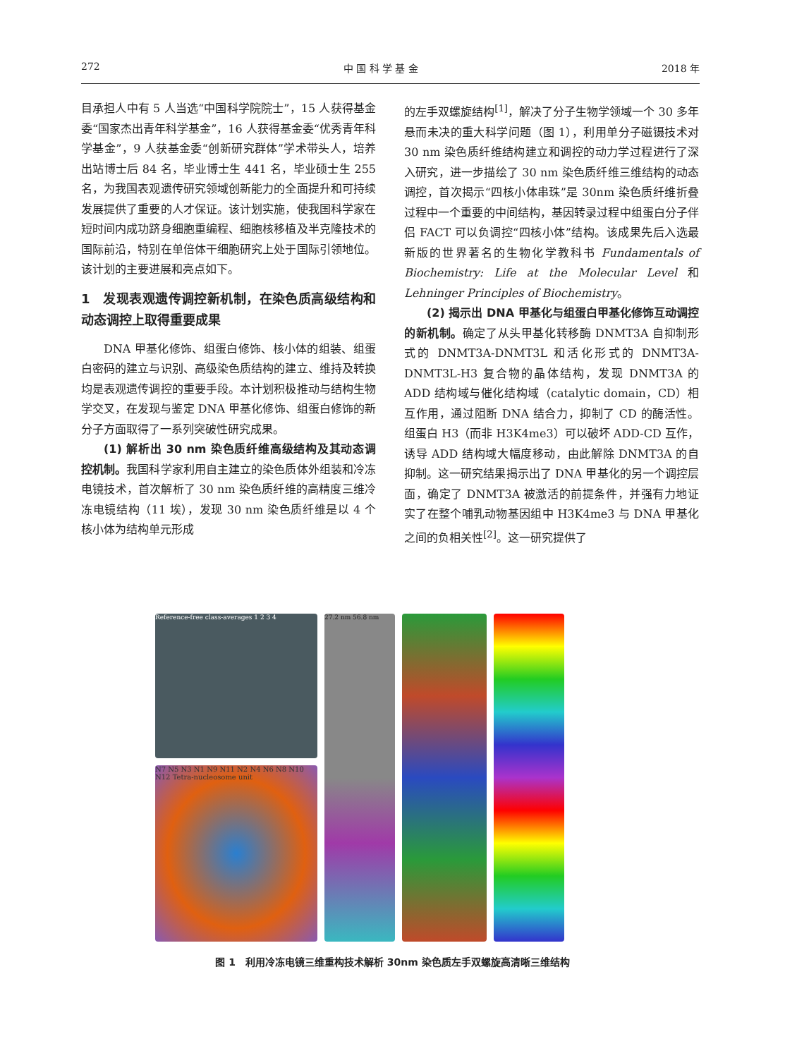272 中 国 科 学 基 金 2018 年
目承担人中有 5 人当选“中国科学院院士”，15 人获得基金委“国家杰出青年科学基金”，16 人获得基金委“优秀青年科学基金”，9 人获基金委“创新研究群体”学术带头人，培养出站博士后 84 名，毕业博士生 441 名，毕业硕士生 255 名，为我国表观遗传研究领域创新能力的全面提升和可持续发展提供了重要的人才保证。该计划实施，使我国科学家在短时间内成功跻身细胞重编程、细胞核移植及半克隆技术的国际前沿，特别在单倍体干细胞研究上处于国际引领地位。该计划的主要进展和亮点如下。
1　发现表观遗传调控新机制，在染色质高级结构和动态调控上取得重要成果
DNA 甲基化修饰、组蛋白修饰、核小体的组装、组蛋白密码的建立与识别、高级染色质结构的建立、维持及转换均是表观遗传调控的重要手段。本计划积极推动与结构生物学交叉，在发现与鉴定 DNA 甲基化修饰、组蛋白修饰的新分子方面取得了一系列突破性研究成果。
(1) 解析出 30 nm 染色质纤维高级结构及其动态调控机制。我国科学家利用自主建立的染色质体外组装和冷冻电镜技术，首次解析了 30 nm 染色质纤维的高精度三维冷冻电镜结构（11 埃），发现 30 nm 染色质纤维是以 4 个核小体为结构单元形成
的左手双螺旋结构<sup>[1]</sup>，解决了分子生物学领域一个 30 多年悬而未决的重大科学问题（图 1），利用单分子磁镊技术对 30 nm 染色质纤维结构建立和调控的动力学过程进行了深入研究，进一步描绘了 30 nm 染色质纤维三维结构的动态调控，首次揭示“四核小体串珠”是 30nm 染色质纤维折叠过程中一个重要的中间结构，基因转录过程中组蛋白分子伴侣 FACT 可以负调控“四核小体”结构。该成果先后入选最新版的世界著名的生物化学教科书 Fundamentals of Biochemistry: Life at the Molecular Level 和 Lehninger Principles of Biochemistry。
(2) 揭示出 DNA 甲基化与组蛋白甲基化修饰互动调控的新机制。确定了从头甲基化转移酶 DNMT3A 自抑制形式的 DNMT3A-DNMT3L 和活化形式的 DNMT3A-DNMT3L-H3 复合物的晶体结构，发现 DNMT3A 的 ADD 结构域与催化结构域（catalytic domain，CD）相互作用，通过阻断 DNA 结合力，抑制了 CD 的酶活性。组蛋白 H3（而非 H3K4me3）可以破坏 ADD-CD 互作，诱导 ADD 结构域大幅度移动，由此解除 DNMT3A 的自抑制。这一研究结果揭示出了 DNA 甲基化的另一个调控层面，确定了 DNMT3A 被激活的前提条件，并强有力地证实了在整个哺乳动物基因组中 H3K4me3 与 DNA 甲基化之间的负相关性<sup>[2]</sup>。这一研究提供了
Reference-free class-averages 1 2 3 4
N7 N5 N3 N1 N9 N11 N2 N4 N6 N8 N10 N12 Tetra-nucleosome unit
27.2 nm 56.8 nm
图 1　利用冷冻电镜三维重构技术解析 30nm 染色质左手双螺旋高清晰三维结构